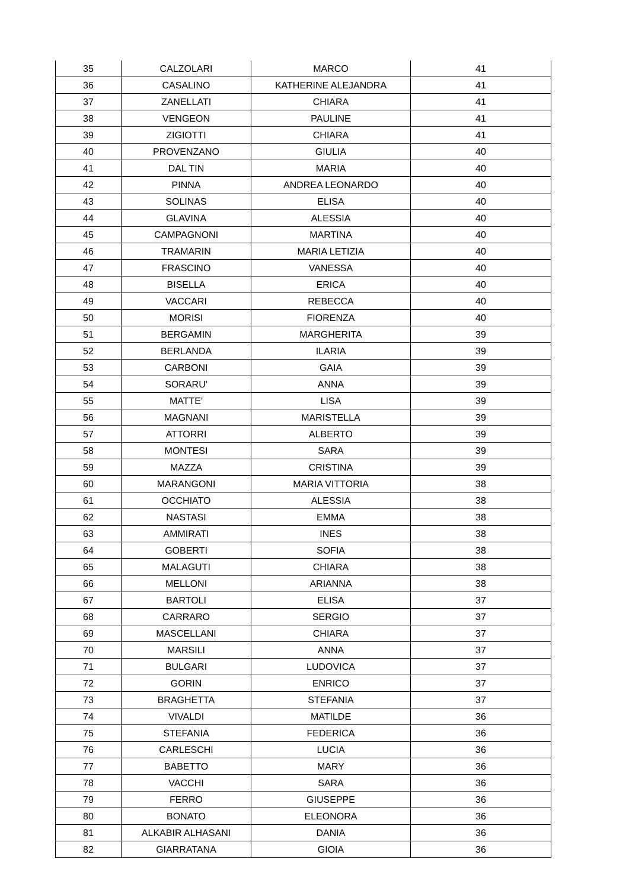| 35 | CALZOLARI | MARCO | 41 |
| 36 | CASALINO | KATHERINE ALEJANDRA | 41 |
| 37 | ZANELLATI | CHIARA | 41 |
| 38 | VENGEON | PAULINE | 41 |
| 39 | ZIGIOTTI | CHIARA | 41 |
| 40 | PROVENZANO | GIULIA | 40 |
| 41 | DAL TIN | MARIA | 40 |
| 42 | PINNA | ANDREA LEONARDO | 40 |
| 43 | SOLINAS | ELISA | 40 |
| 44 | GLAVINA | ALESSIA | 40 |
| 45 | CAMPAGNONI | MARTINA | 40 |
| 46 | TRAMARIN | MARIA LETIZIA | 40 |
| 47 | FRASCINO | VANESSA | 40 |
| 48 | BISELLA | ERICA | 40 |
| 49 | VACCARI | REBECCA | 40 |
| 50 | MORISI | FIORENZA | 40 |
| 51 | BERGAMIN | MARGHERITA | 39 |
| 52 | BERLANDA | ILARIA | 39 |
| 53 | CARBONI | GAIA | 39 |
| 54 | SORARU' | ANNA | 39 |
| 55 | MATTE' | LISA | 39 |
| 56 | MAGNANI | MARISTELLA | 39 |
| 57 | ATTORRI | ALBERTO | 39 |
| 58 | MONTESI | SARA | 39 |
| 59 | MAZZA | CRISTINA | 39 |
| 60 | MARANGONI | MARIA VITTORIA | 38 |
| 61 | OCCHIATO | ALESSIA | 38 |
| 62 | NASTASI | EMMA | 38 |
| 63 | AMMIRATI | INES | 38 |
| 64 | GOBERTI | SOFIA | 38 |
| 65 | MALAGUTI | CHIARA | 38 |
| 66 | MELLONI | ARIANNA | 38 |
| 67 | BARTOLI | ELISA | 37 |
| 68 | CARRARO | SERGIO | 37 |
| 69 | MASCELLANI | CHIARA | 37 |
| 70 | MARSILI | ANNA | 37 |
| 71 | BULGARI | LUDOVICA | 37 |
| 72 | GORIN | ENRICO | 37 |
| 73 | BRAGHETTA | STEFANIA | 37 |
| 74 | VIVALDI | MATILDE | 36 |
| 75 | STEFANIA | FEDERICA | 36 |
| 76 | CARLESCHI | LUCIA | 36 |
| 77 | BABETTO | MARY | 36 |
| 78 | VACCHI | SARA | 36 |
| 79 | FERRO | GIUSEPPE | 36 |
| 80 | BONATO | ELEONORA | 36 |
| 81 | ALKABIR ALHASANI | DANIA | 36 |
| 82 | GIARRATANA | GIOIA | 36 |